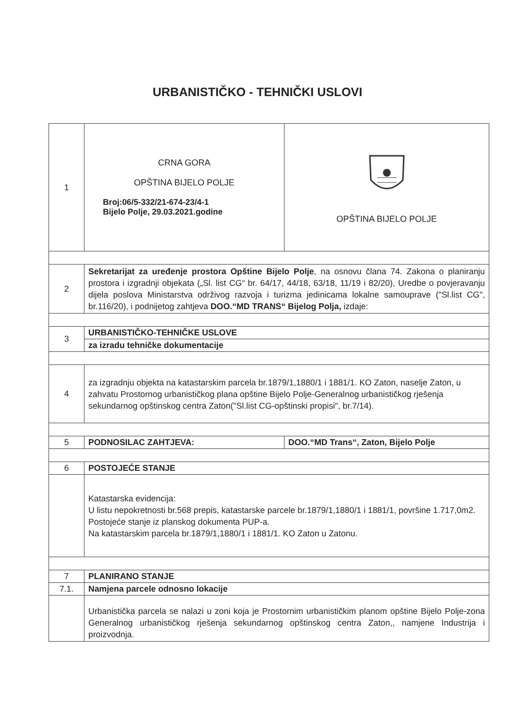URBANISTIČKO - TEHNIČKI USLOVI
| 1 | CRNA GORA OPŠTINA BIJELO POLJE Broj:06/5-332/21-674-23/4-1 Bijelo Polje, 29.03.2021.godine | OPŠTINA BIJELO POLJE |
| 2 | Sekretarijat za uređenje prostora Opštine Bijelo Polje , na osnovu člana 74. Zakona o planiranju prostora i izgradnji objekata („Sl. list CG“ br. 64/17, 44/18, 63/18, 11/19 i 82/20), Uredbe o povjeravanju dijela poslova Ministarstva održivog razvoja i turizma jedinicama lokalne samouprave ("Sl.list CG", br.116/20), i podnijetog zahtjeva DOO.“MD TRANS“ Bijelog Polja, izdaje: | |
| 3 | URBANISTIČKO-TEHNIČKE USLOVE | |
| | za izradu tehničke dokumentacije | |
| 4 | za izgradnju objekta na katastarskim parcela br.1879/1,1880/1 i 1881/1. KO Zaton, naselje Zaton, u zahvatu Prostornog urbanističkog plana opštine Bijelo Polje-Generalnog urbanističkog rješenja sekundarnog opštinskog centra Zaton("Sl.list CG-opštinski propisi", br.7/14). | |
| 5 | PODNOSILAC ZAHTJEVA: | DOO.“MD Trans“, Zaton, Bijelo Polje |
| 6 | POSTOJEĆE STANJE | |
| | Katastarska evidencija: U listu nepokretnosti br.568 prepis, katastarske parcele br.1879/1,1880/1 i 1881/1, površine 1.717,0m2. Postojeće stanje iz planskog dokumenta PUP-a. Na katastarskim parcela br.1879/1,1880/1 i 1881/1. KO Zaton u Zatonu. | |
| 7 | PLANIRANO STANJE | |
| 7.1. | Namjena parcele odnosno lokacije | |
| | Urbanistička parcela se nalazi u zoni koja je Prostornim urbanističkim planom opštine Bijelo Polje-zona Generalnog urbanističkog rješenja sekundarnog opštinskog centra Zaton,, namjene Industrija i proizvodnja. | |